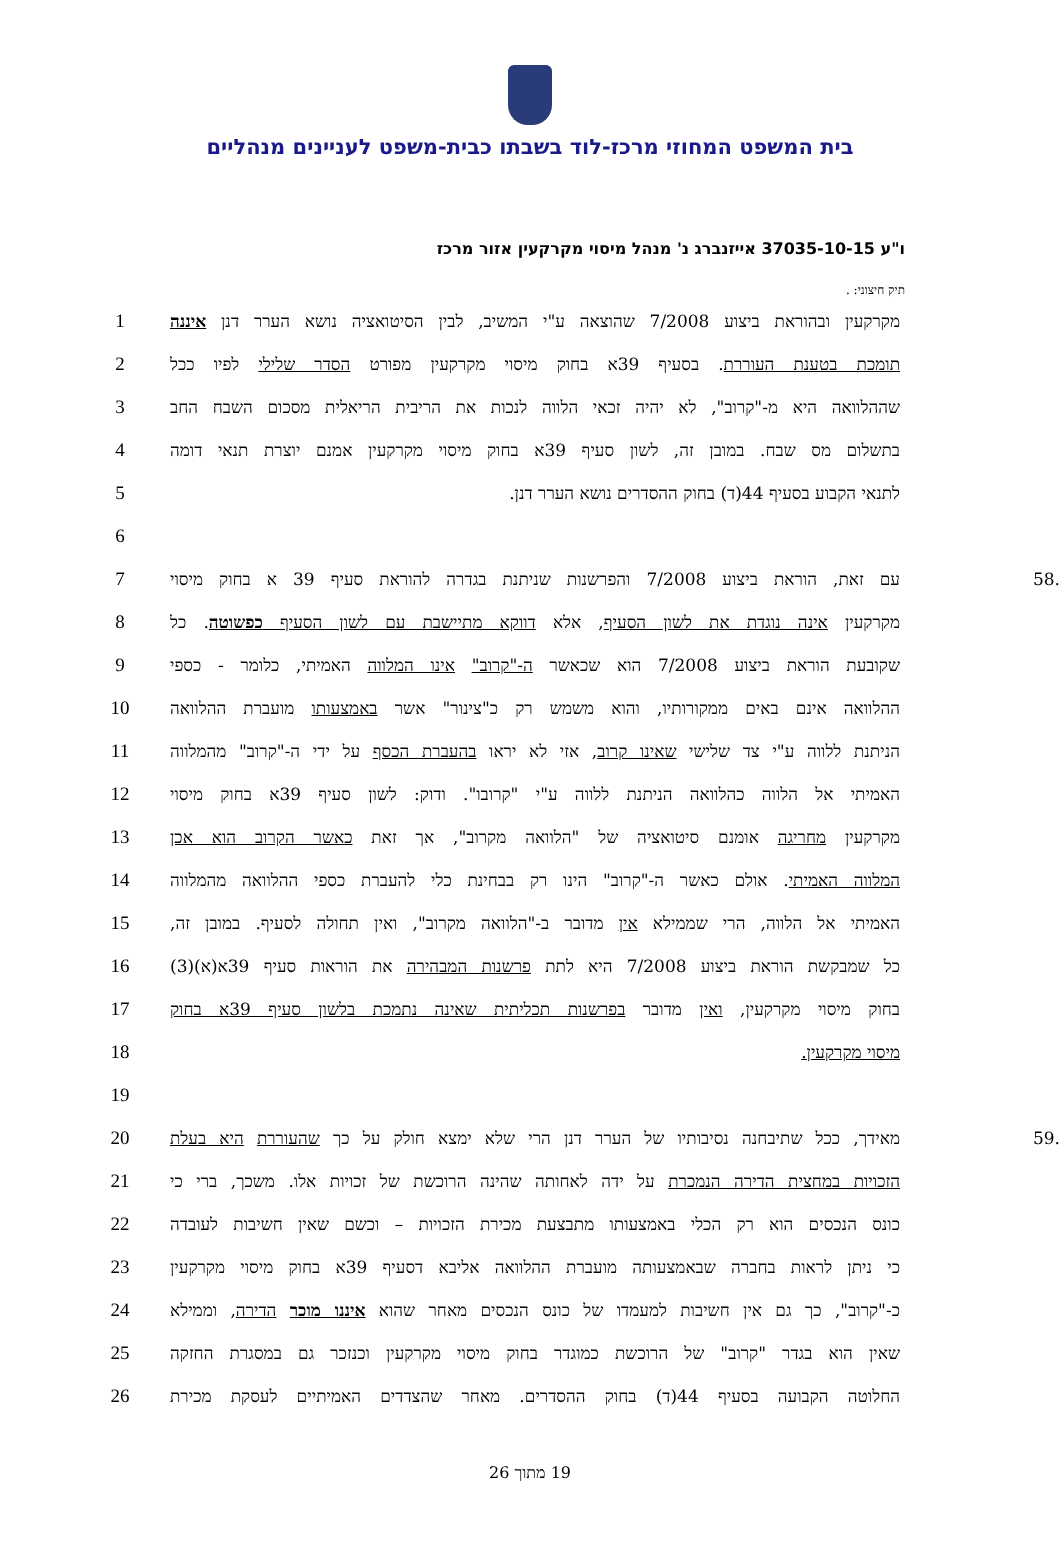בית המשפט המחוזי מרכז-לוד בשבתו כבית-משפט לעניינים מנהליים
ו"ע 37035-10-15 אייזנברג נ' מנהל מיסוי מקרקעין אזור מרכז
תיק חיצוני: .
מקרקעין ובהוראת ביצוע 7/2008 שהוצאה ע"י המשיב, לבין הסיטואציה נושא הערר דנן איננה 1
תומכת בטענת העוררת. בסעיף 39א בחוק מיסוי מקרקעין מפורט הסדר שלילי לפיו ככל 2
שההלוואה היא מ-"קרוב", לא יהיה זכאי הלווה לנכות את הריבית הריאלית מסכום השבח החב 3
בתשלום מס שבח. במובן זה, לשון סעיף 39א בחוק מיסוי מקרקעין אמנם יוצרת תנאי דומה 4
לתנאי הקבוע בסעיף 44(ד) בחוק ההסדרים נושא הערר דנן. 5
6
.58 עם זאת, הוראת ביצוע 7/2008 והפרשנות שניתנת בגדרה להוראת סעיף 39 א בחוק מיסוי 7
מקרקעין אינה נוגדת את לשון הסעיף, אלא דווקא מתיישבת עם לשון הסעיף כפשוטה. כל 8
שקובעת הוראת ביצוע 7/2008 הוא שכאשר ה-"קרוב" אינו המלווה האמיתי, כלומר - כספי 9
ההלוואה אינם באים ממקורותיו, והוא משמש רק כ"צינור" אשר באמצעותו מועברת ההלוואה 10
הניתנת ללווה ע"י צד שלישי שאינו קרוב, אזי לא יראו בהעברת הכסף על ידי ה-"קרוב" מהמלווה 11
האמיתי אל הלווה כהלוואה הניתנת ללווה ע"י "קרובו". ודוק: לשון סעיף 39א בחוק מיסוי 12
מקרקעין מחריגה אומנם סיטואציה של "הלוואה מקרוב", אך זאת כאשר הקרוב הוא אכן 13
המלווה האמיתי. אולם כאשר ה-"קרוב" הינו רק בבחינת כלי להעברת כספי ההלוואה מהמלווה 14
האמיתי אל הלווה, הרי שממילא אין מדובר ב-"הלוואה מקרוב", ואין תחולה לסעיף. במובן זה, 15
כל שמבקשת הוראת ביצוע 7/2008 היא לתת פרשנות המבהירה את הוראות סעיף 39א(א)(3) 16
בחוק מיסוי מקרקעין, ואין מדובר בפרשנות תכליתית שאינה נתמכת בלשון סעיף 39א בחוק 17
מיסוי מקרקעין. 18
19
.59 מאידך, ככל שתיבחנה נסיבותיו של הערר דנן הרי שלא ימצא חולק על כך שהעוררת היא בעלת 20
הזכויות במחצית הדירה הנמכרת על ידה לאחותה שהינה הרוכשת של זכויות אלו. משכך, ברי כי 21
כונס הנכסים הוא רק הכלי באמצעותו מתבצעת מכירת הזכויות – וכשם שאין חשיבות לעובדה 22
כי ניתן לראות בחברה שבאמצעותה מועברת ההלוואה אליבא דסעיף 39א בחוק מיסוי מקרקעין 23
כ-"קרוב", כך גם אין חשיבות למעמדו של כונס הנכסים מאחר שהוא איננו מוכר הדירה, וממילא 24
שאין הוא בגדר "קרוב" של הרוכשת כמוגדר בחוק מיסוי מקרקעין וכנזכר גם במסגרת החזקה 25
החלוטה הקבועה בסעיף 44(ד) בחוק ההסדרים. מאחר שהצדדים האמיתיים לעסקת מכירת 26
19 מתוך 26